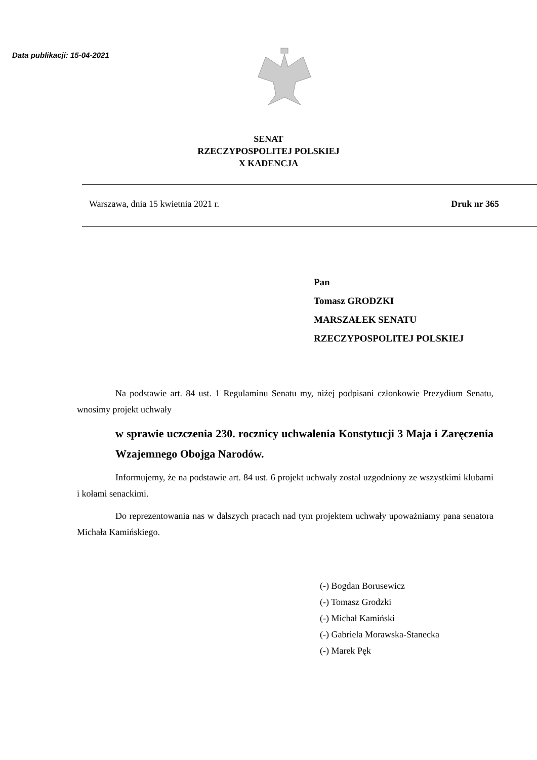Data publikacji: 15-04-2021
SENAT
RZECZYPOSPOLITEJ POLSKIEJ
X KADENCJA
Warszawa, dnia 15 kwietnia 2021 r. Druk nr 365
Pan
Tomasz GRODZKI
MARSZAŁEK SENATU
RZECZYPOSPOLITEJ POLSKIEJ
Na podstawie art. 84 ust. 1 Regulaminu Senatu my, niżej podpisani członkowie Prezydium Senatu, wnosimy projekt uchwały
w sprawie uczczenia 230. rocznicy uchwalenia Konstytucji 3 Maja i Zaręczenia Wzajemnego Obojga Narodów.
Informujemy, że na podstawie art. 84 ust. 6 projekt uchwały został uzgodniony ze wszystkimi klubami i kołami senackimi.
Do reprezentowania nas w dalszych pracach nad tym projektem uchwały upoważniamy pana senatora Michała Kamińskiego.
(-) Bogdan Borusewicz
(-) Tomasz Grodzki
(-) Michał Kamiński
(-) Gabriela Morawska-Stanecka
(-) Marek Pęk